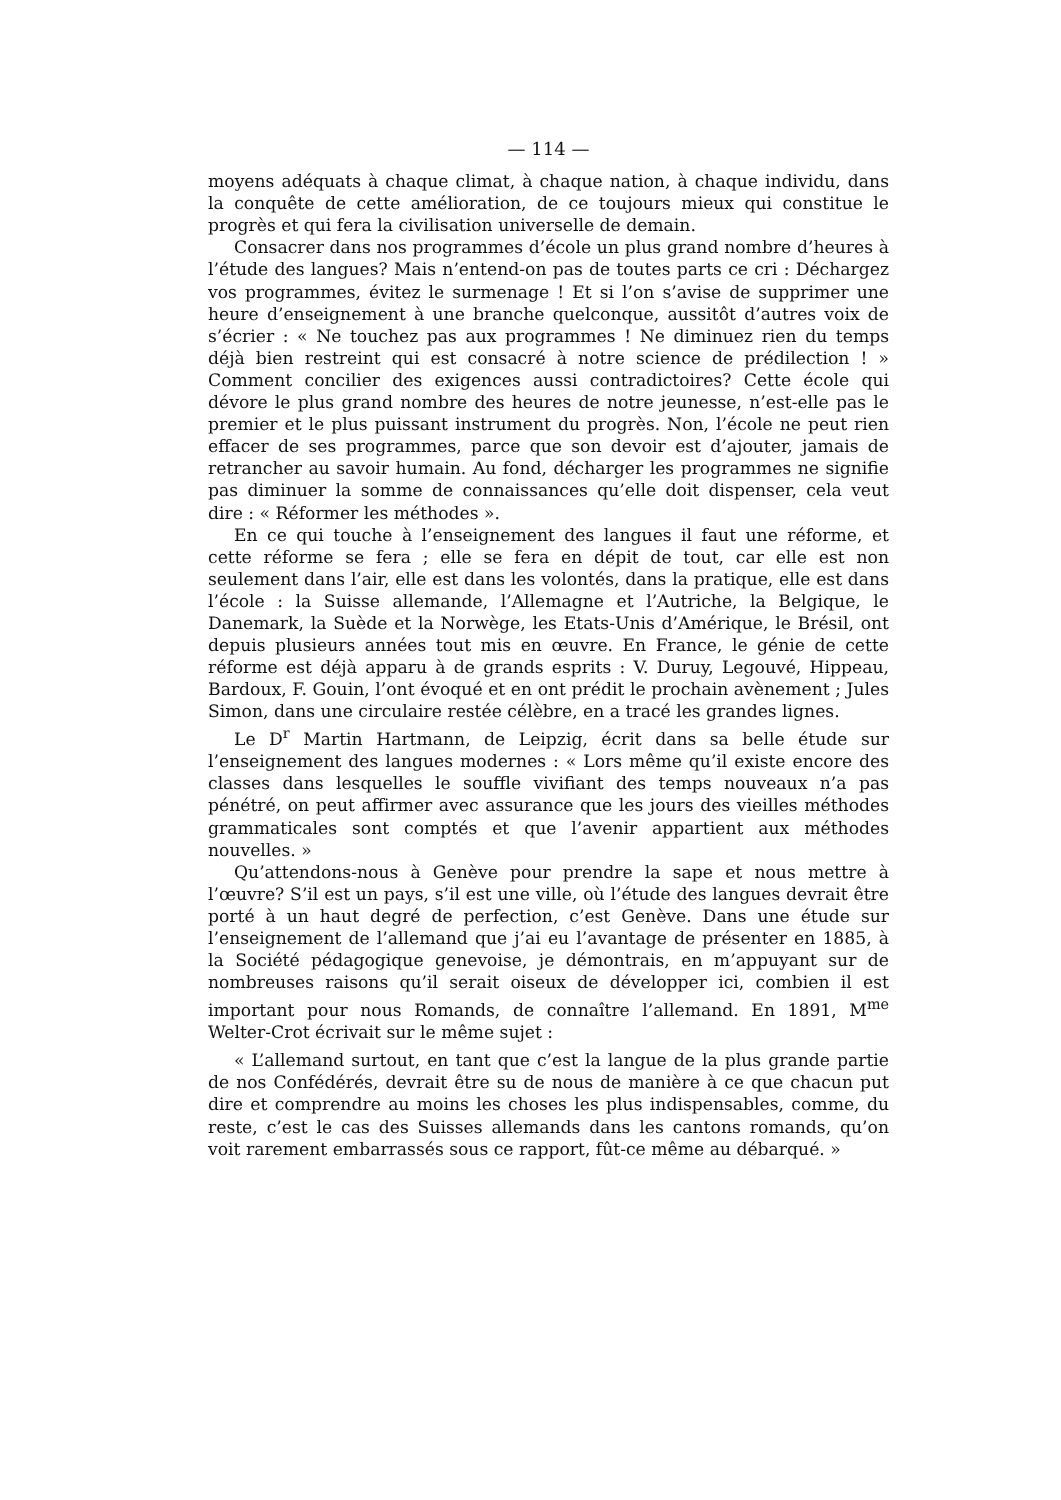— 114 —
moyens adéquats à chaque climat, à chaque nation, à chaque individu, dans la conquête de cette amélioration, de ce toujours mieux qui constitue le progrès et qui fera la civilisation universelle de demain.
Consacrer dans nos programmes d’école un plus grand nombre d’heures à l’étude des langues? Mais n’entend-on pas de toutes parts ce cri : Déchargez vos programmes, évitez le surmenage ! Et si l’on s’avise de supprimer une heure d’enseignement à une branche quelconque, aussitôt d’autres voix de s’écrier : « Ne touchez pas aux programmes ! Ne diminuez rien du temps déjà bien restreint qui est consacré à notre science de prédilection ! » Comment concilier des exigences aussi contradictoires? Cette école qui dévore le plus grand nombre des heures de notre jeunesse, n’est-elle pas le premier et le plus puissant instrument du progrès. Non, l’école ne peut rien effacer de ses programmes, parce que son devoir est d’ajouter, jamais de retrancher au savoir humain. Au fond, décharger les programmes ne signifie pas diminuer la somme de connaissances qu’elle doit dispenser, cela veut dire : « Réformer les méthodes ».
En ce qui touche à l’enseignement des langues il faut une réforme, et cette réforme se fera ; elle se fera en dépit de tout, car elle est non seulement dans l’air, elle est dans les volontés, dans la pratique, elle est dans l’école : la Suisse allemande, l’Allemagne et l’Autriche, la Belgique, le Danemark, la Suède et la Norwège, les Etats-Unis d’Amérique, le Brésil, ont depuis plusieurs années tout mis en œuvre. En France, le génie de cette réforme est déjà apparu à de grands esprits : V. Duruy, Legouvé, Hippeau, Bardoux, F. Gouin, l’ont évoqué et en ont prédit le prochain avènement ; Jules Simon, dans une circulaire restée célèbre, en a tracé les grandes lignes.
Le D<sup>r</sup> Martin Hartmann, de Leipzig, écrit dans sa belle étude sur l’enseignement des langues modernes : « Lors même qu’il existe encore des classes dans lesquelles le souffle vivifiant des temps nouveaux n’a pas pénétré, on peut affirmer avec assurance que les jours des vieilles méthodes grammaticales sont comptés et que l’avenir appartient aux méthodes nouvelles. »
Qu’attendons-nous à Genève pour prendre la sape et nous mettre à l’œuvre? S’il est un pays, s’il est une ville, où l’étude des langues devrait être porté à un haut degré de perfection, c’est Genève. Dans une étude sur l’enseignement de l’allemand que j’ai eu l’avantage de présenter en 1885, à la Société pédagogique genevoise, je démontrais, en m’appuyant sur de nombreuses raisons qu’il serait oiseux de développer ici, combien il est important pour nous Romands, de connaître l’allemand. En 1891, M<sup>me</sup> Welter-Crot écrivait sur le même sujet :
« L’allemand surtout, en tant que c’est la langue de la plus grande partie de nos Confédérés, devrait être su de nous de manière à ce que chacun put dire et comprendre au moins les choses les plus indispensables, comme, du reste, c’est le cas des Suisses allemands dans les cantons romands, qu’on voit rarement embarrassés sous ce rapport, fût-ce même au débarqué. »